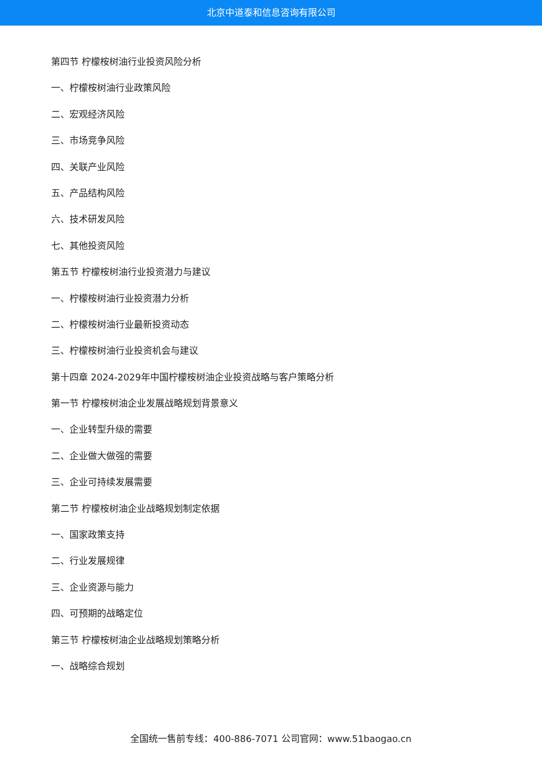北京中道泰和信息咨询有限公司
第四节 柠檬桉树油行业投资风险分析
一、柠檬桉树油行业政策风险
二、宏观经济风险
三、市场竞争风险
四、关联产业风险
五、产品结构风险
六、技术研发风险
七、其他投资风险
第五节 柠檬桉树油行业投资潜力与建议
一、柠檬桉树油行业投资潜力分析
二、柠檬桉树油行业最新投资动态
三、柠檬桉树油行业投资机会与建议
第十四章 2024-2029年中国柠檬桉树油企业投资战略与客户策略分析
第一节 柠檬桉树油企业发展战略规划背景意义
一、企业转型升级的需要
二、企业做大做强的需要
三、企业可持续发展需要
第二节 柠檬桉树油企业战略规划制定依据
一、国家政策支持
二、行业发展规律
三、企业资源与能力
四、可预期的战略定位
第三节 柠檬桉树油企业战略规划策略分析
一、战略综合规划
全国统一售前专线：400-886-7071 公司官网：www.51baogao.cn